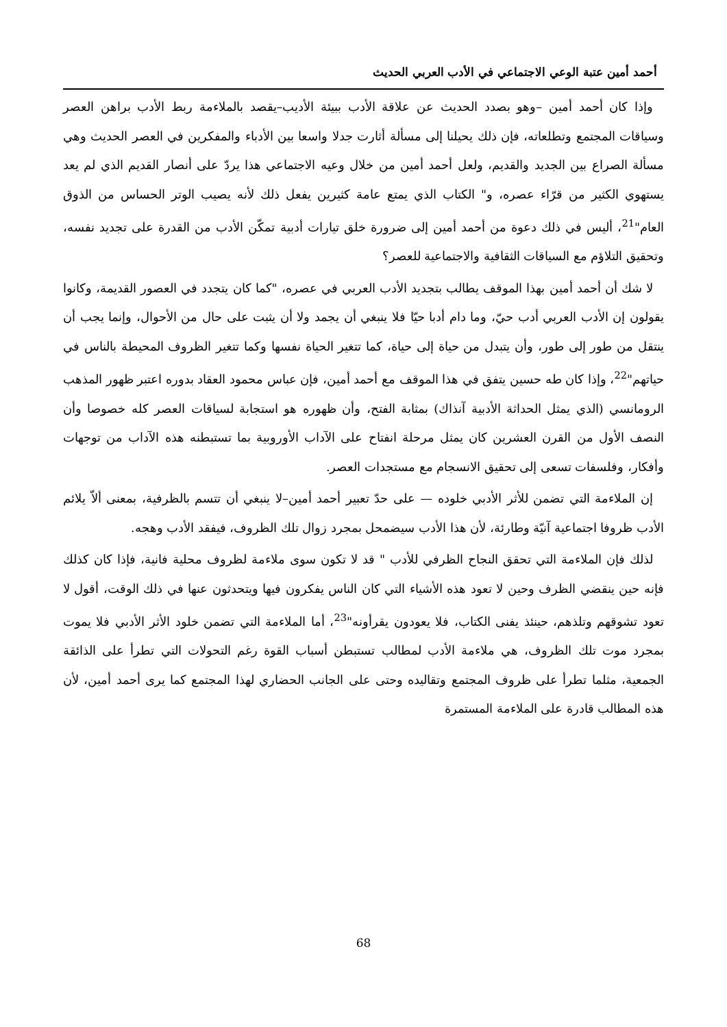أحمد أمين عتبة الوعي الاجتماعي في الأدب العربي الحديث
وإذا كان أحمد أمين –وهو بصدد الحديث عن علاقة الأدب ببيئة الأديب–يقصد بالملاءمة ربط الأدب براهن العصر وسياقات المجتمع وتطلعاته، فإن ذلك يحيلنا إلى مسألة أثارت جدلا واسعا بين الأدباء والمفكرين في العصر الحديث وهي مسألة الصراع بين الجديد والقديم، ولعل أحمد أمين من خلال وعيه الاجتماعي هذا يردّ على أنصار القديم الذي لم يعد يستهوي الكثير من قرّاء عصره، و" الكتاب الذي يمتع عامة كثيرين يفعل ذلك لأنه يصيب الوتر الحساس من الذوق العام"<sup>21</sup>، أليس في ذلك دعوة من أحمد أمين إلى ضرورة خلق تيارات أدبية تمكّن الأدب من القدرة على تجديد نفسه، وتحقيق التلاؤم مع السياقات الثقافية والاجتماعية للعصر؟
لا شك أن أحمد أمين بهذا الموقف يطالب بتجديد الأدب العربي في عصره، "كما كان يتجدد في العصور القديمة، وكانوا يقولون إن الأدب العربي أدب حيّ، وما دام أدبا حيّا فلا ينبغي أن يجمد ولا أن يثبت على حال من الأحوال، وإنما يجب أن ينتقل من طور إلى طور، وأن يتبدل من حياة إلى حياة، كما تتغير الحياة نفسها وكما تتغير الظروف المحيطة بالناس في حياتهم"<sup>22</sup>، وإذا كان طه حسين يتفق في هذا الموقف مع أحمد أمين، فإن عباس محمود العقاد بدوره اعتبر ظهور المذهب الرومانسي (الذي يمثل الحداثة الأدبية آنذاك) بمثابة الفتح، وأن ظهوره هو استجابة لسياقات العصر كله خصوصا وأن النصف الأول من القرن العشرين كان يمثل مرحلة انفتاح على الآداب الأوروبية بما تستبطنه هذه الآداب من توجهات وأفكار، وفلسفات تسعى إلى تحقيق الانسجام مع مستجدات العصر.
إن الملاءمة التي تضمن للأثر الأدبي خلوده — على حدّ تعبير أحمد أمين–لا ينبغي أن تتسم بالظرفية، بمعنى ألاّ يلائم الأدب ظروفا اجتماعية آنيّة وطارئة، لأن هذا الأدب سيضمحل بمجرد زوال تلك الظروف، فيفقد الأدب وهجه.
لذلك فإن الملاءمة التي تحقق النجاح الظرفي للأدب " قد لا تكون سوى ملاءمة لظروف محلية فانية، فإذا كان كذلك فإنه حين ينقضي الظرف وحين لا تعود هذه الأشياء التي كان الناس يفكرون فيها ويتحدثون عنها في ذلك الوقت، أقول لا تعود تشوقهم وتلذهم، حينئذ يفنى الكتاب، فلا يعودون يقرأونه"<sup>23</sup>، أما الملاءمة التي تضمن خلود الأثر الأدبي فلا يموت بمجرد موت تلك الظروف، هي ملاءمة الأدب لمطالب تستبطن أسباب القوة رغم التحولات التي تطرأ على الذائقة الجمعية، مثلما تطرأ على ظروف المجتمع وتقاليده وحتى على الجانب الحضاري لهذا المجتمع كما يرى أحمد أمين، لأن هذه المطالب قادرة على الملاءمة المستمرة
68